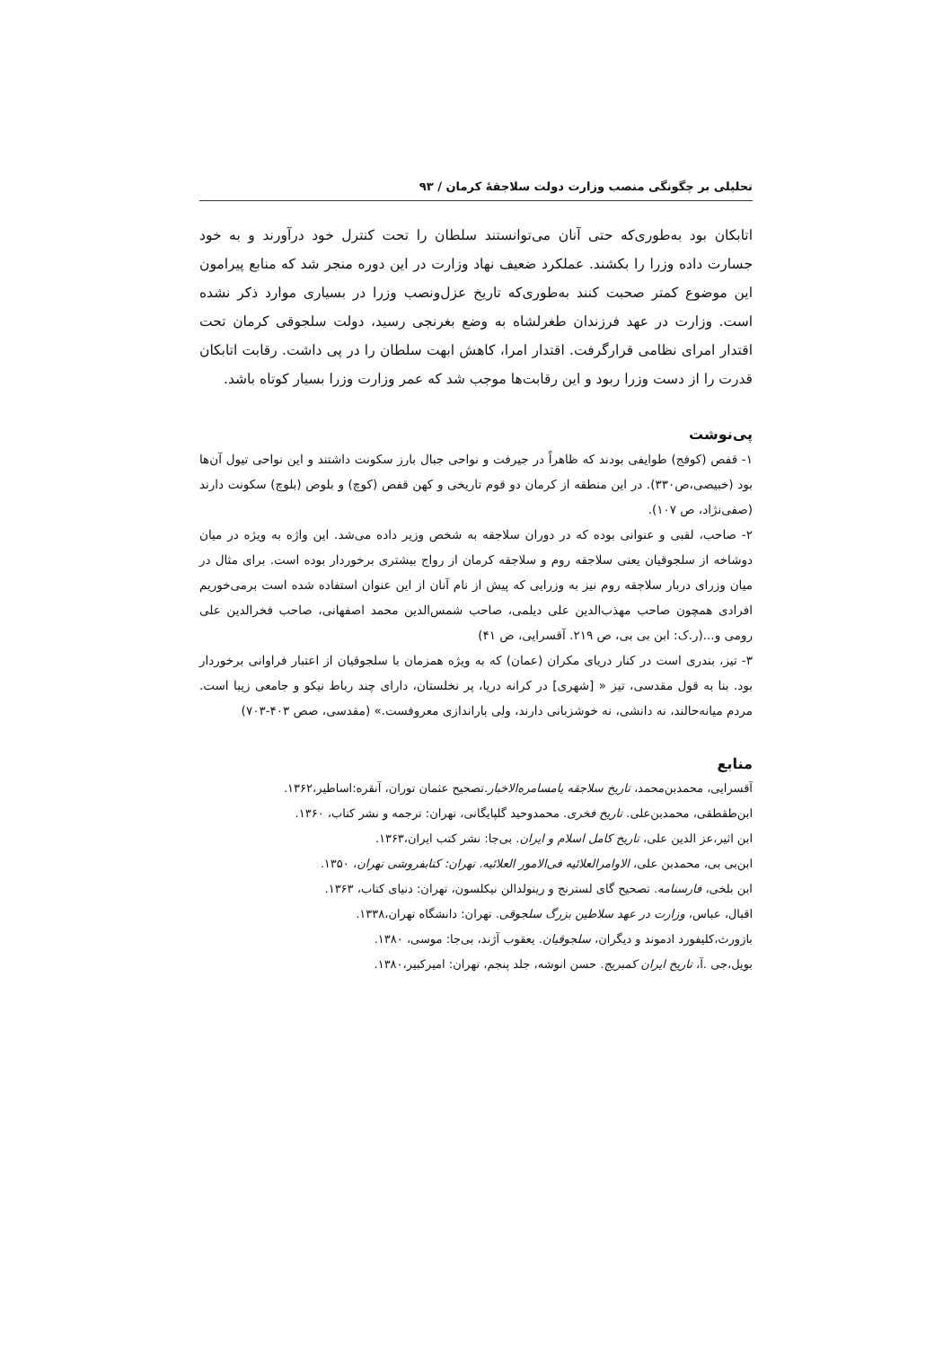تحلیلی بر چگونگی منصب وزارت دولت سلاجقهٔ کرمان / ۹۳
اتابکان بود به‌طوری‌که حتی آنان می‌توانستند سلطان را تحت کنترل خود درآورند و به خود جسارت داده وزرا را بکشند. عملکرد ضعیف نهاد وزارت در این دوره منجر شد که منابع پیرامون این موضوع کمتر صحبت کنند به‌طوری‌که تاریخ عزل‌ونصب وزرا در بسیاری موارد ذکر نشده است. وزارت در عهد فرزندان طغرلشاه به وضع بغرنجی رسید، دولت سلجوقی کرمان تحت اقتدار امرای نظامی قرارگرفت. اقتدار امرا، کاهش ابهت سلطان را در پی داشت. رقابت اتابکان قدرت را از دست وزرا ربود و این رقابت‌ها موجب شد که عمر وزارت وزرا بسیار کوتاه باشد.
پی‌نوشت
۱- قفص (کوفج) طوایفی بودند که ظاهراً در جیرفت و نواحی جبال بارز سکونت داشتند و این نواحی تیول آن‌ها بود (خبیصی،ص۳۳۰). در این منطقه از کرمان دو قوم تاریخی و کهن قفص (کوچ) و بلوص (بلوچ) سکونت دارند (صفی‌نژاد، ص ۱۰۷).
۲- صاحب، لقبی و عنوانی بوده که در دوران سلاجقه به شخص وزیر داده می‌شد. این واژه به ویژه در میان دوشاخه از سلجوقیان یعنی سلاجقه روم و سلاجقه کرمان از رواج بیشتری برخوردار بوده است. برای مثال در میان وزرای دربار سلاجقه روم نیز به وزرایی که پیش از نام آنان از این عنوان استفاده شده است برمی‌خوریم افرادی همچون صاحب مهذب‌الدین علی دیلمی، صاحب شمس‌الدین محمد اصفهانی، صاحب فخرالدین علی رومی و...(ر.ک: ابن بی بی، ص ۲۱۹. آقسرایی، ص ۴۱)
۳- تیز، بندری است در کنار دریای مکران (عمان) که به ویژه همزمان با سلجوقیان از اعتبار فراوانی برخوردار بود. بنا به قول مقدسی، تیز « [شهری] در کرانه دریا، پر نخلستان، دارای چند رباط نیکو و جامعی زیبا است. مردم میانه‌حالند، نه دانشی، نه خوشزبانی دارند، ولی باراندازی معروفست.» (مقدسی، صص ۴۰۳-۷۰۳)
منابع
آقسرایی، محمدبن‌محمد، تاریخ سلاجقه یامسامره‌الاخبار.تصحیح عثمان توران، آنقره:اساطیر،۱۳۶۲.
ابن‌طقطقی، محمدبن‌علی. تاریخ فخری. محمدوحید گلپایگانی، تهران: ترجمه و نشر کتاب، ۱۳۶۰.
ابن اثیر،عز الدین علی، تاریخ کامل اسلام و ایران. بی‌جا: نشر کتب ایران،۱۳۶۳.
ابن‌بی بی، محمدبن علی، الاوامرالعلائیه فی‌الامور العلائیه. تهران: کتابفروشی تهران، ۱۳۵۰.
ابن بلخی، فارسنامه. تصحیح گای لسترنج و رینولدالن نیکلسون، تهران: دنیای کتاب، ۱۳۶۳.
اقبال، عباس، وزارت در عهد سلاطین بزرگ سلجوقی. تهران: دانشگاه تهران،۱۳۳۸.
بازورث،کلیفورد ادموند و دیگران، سلجوقیان. یعقوب آژند، بی‌جا: موسی، ۱۳۸۰.
بویل،جی .آ، تاریخ ایران کمبریج. حسن انوشه، جلد پنجم، تهران: امیرکبیر،۱۳۸۰.